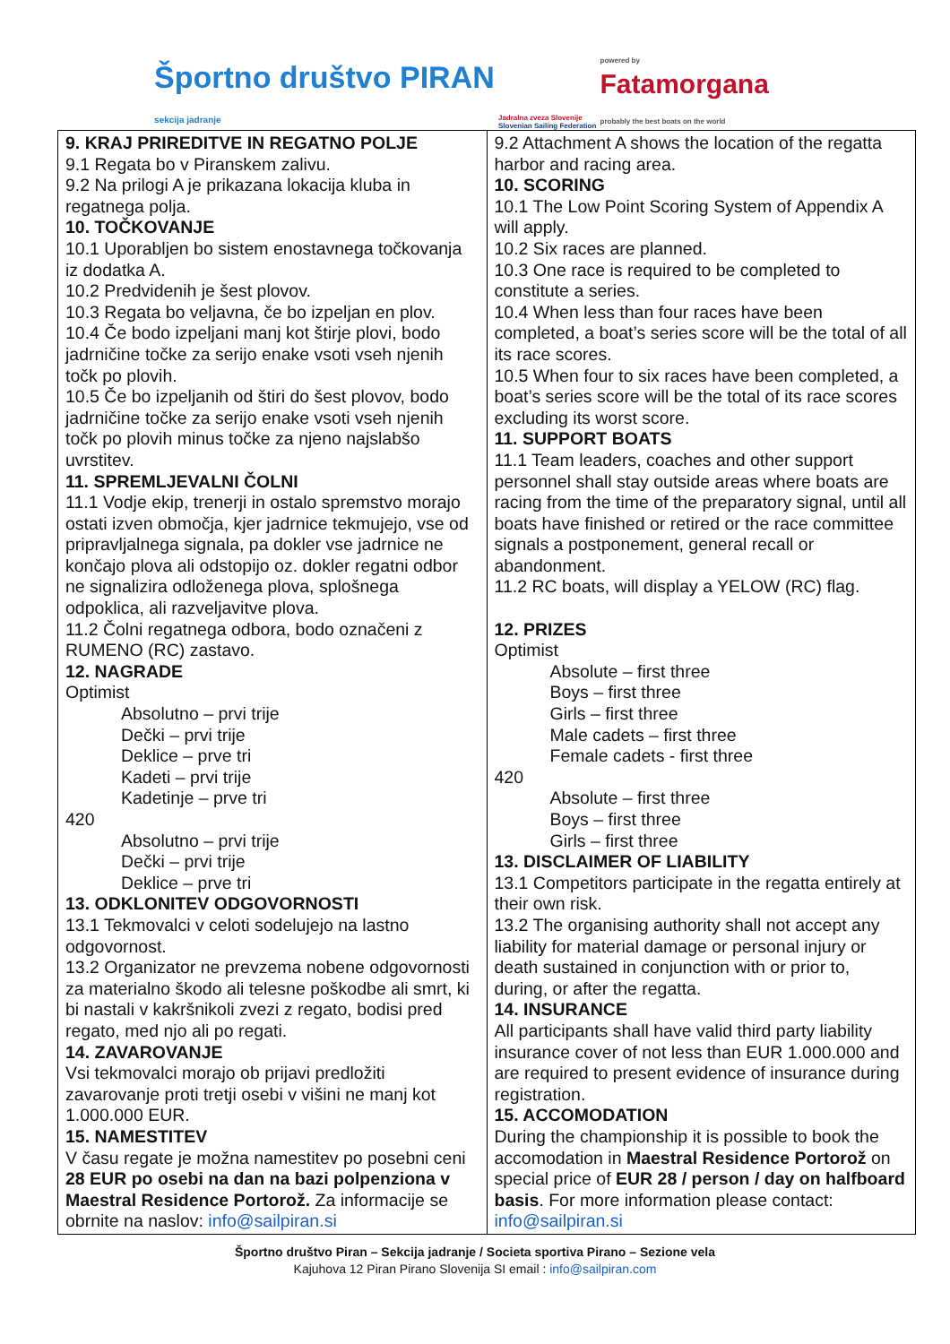Športno društvo PIRAN
sekcija jadranje
Jadralna zveza Slovenije
Slovenian Sailing Federation
powered by
Fatamorgana
probably the best boats on the world
| 9. KRAJ PRIREDITVE IN REGATNO POLJE 9.1 Regata bo v Piranskem zalivu. 9.2 Na prilogi A je prikazana lokacija kluba in regatnega polja. 10. TOČKOVANJE 10.1 Uporabljen bo sistem enostavnega točkovanja iz dodatka A. 10.2 Predvidenih je šest plovov. 10.3 Regata bo veljavna, če bo izpeljan en plov. 10.4 Če bodo izpeljani manj kot štirje plovi, bodo jadrničine točke za serijo enake vsoti vseh njenih točk po plovih. 10.5 Če bo izpeljanih od štiri do šest plovov, bodo jadrničine točke za serijo enake vsoti vseh njenih točk po plovih minus točke za njeno najslabšo uvrstitev. 11. SPREMLJEVALNI ČOLNI 11.1 Vodje ekip, trenerji in ostalo spremstvo morajo ostati izven območja, kjer jadrnice tekmujejo, vse od pripravljalnega signala, pa dokler vse jadrnice ne končajo plova ali odstopijo oz. dokler regatni odbor ne signalizira odloženega plova, splošnega odpoklica, ali razveljavitve plova. 11.2 Čolni regatnega odbora, bodo označeni z RUMENO (RC) zastavo. 12. NAGRADE Optimist Absolutno – prvi trije Dečki – prvi trije Deklice – prve tri Kadeti – prvi trije Kadetinje – prve tri 420 Absolutno – prvi trije Dečki – prvi trije Deklice – prve tri 13. ODKLONITEV ODGOVORNOSTI 13.1 Tekmovalci v celoti sodelujejo na lastno odgovornost. 13.2 Organizator ne prevzema nobene odgovornosti za materialno škodo ali telesne poškodbe ali smrt, ki bi nastali v kakršnikoli zvezi z regato, bodisi pred regato, med njo ali po regati. 14. ZAVAROVANJE Vsi tekmovalci morajo ob prijavi predložiti zavarovanje proti tretji osebi v višini ne manj kot 1.000.000 EUR. 15. NAMESTITEV V času regate je možna namestitev po posebni ceni 28 EUR po osebi na dan na bazi polpenziona v Maestral Residence Portorož. Za informacije se obrnite na naslov: info@sailpiran.si | 9.2 Attachment A shows the location of the regatta harbor and racing area. 10. SCORING 10.1 The Low Point Scoring System of Appendix A will apply. 10.2 Six races are planned. 10.3 One race is required to be completed to constitute a series. 10.4 When less than four races have been completed, a boat’s series score will be the total of all its race scores. 10.5 When four to six races have been completed, a boat’s series score will be the total of its race scores excluding its worst score. 11. SUPPORT BOATS 11.1 Team leaders, coaches and other support personnel shall stay outside areas where boats are racing from the time of the preparatory signal, until all boats have finished or retired or the race committee signals a postponement, general recall or abandonment. 11.2 RC boats, will display a YELOW (RC) flag. 12. PRIZES Optimist Absolute – first three Boys – first three Girls – first three Male cadets – first three Female cadets - first three 420 Absolute – first three Boys – first three Girls – first three 13. DISCLAIMER OF LIABILITY 13.1 Competitors participate in the regatta entirely at their own risk. 13.2 The organising authority shall not accept any liability for material damage or personal injury or death sustained in conjunction with or prior to, during, or after the regatta. 14. INSURANCE All participants shall have valid third party liability insurance cover of not less than EUR 1.000.000 and are required to present evidence of insurance during registration. 15. ACCOMODATION During the championship it is possible to book the accomodation in Maestral Residence Portorož on special price of EUR 28 / person / day on halfboard basis . For more information please contact: info@sailpiran.si |
Športno društvo Piran – Sekcija jadranje / Societa sportiva Pirano – Sezione vela
Kajuhova 12 Piran Pirano Slovenija SI email : info@sailpiran.com